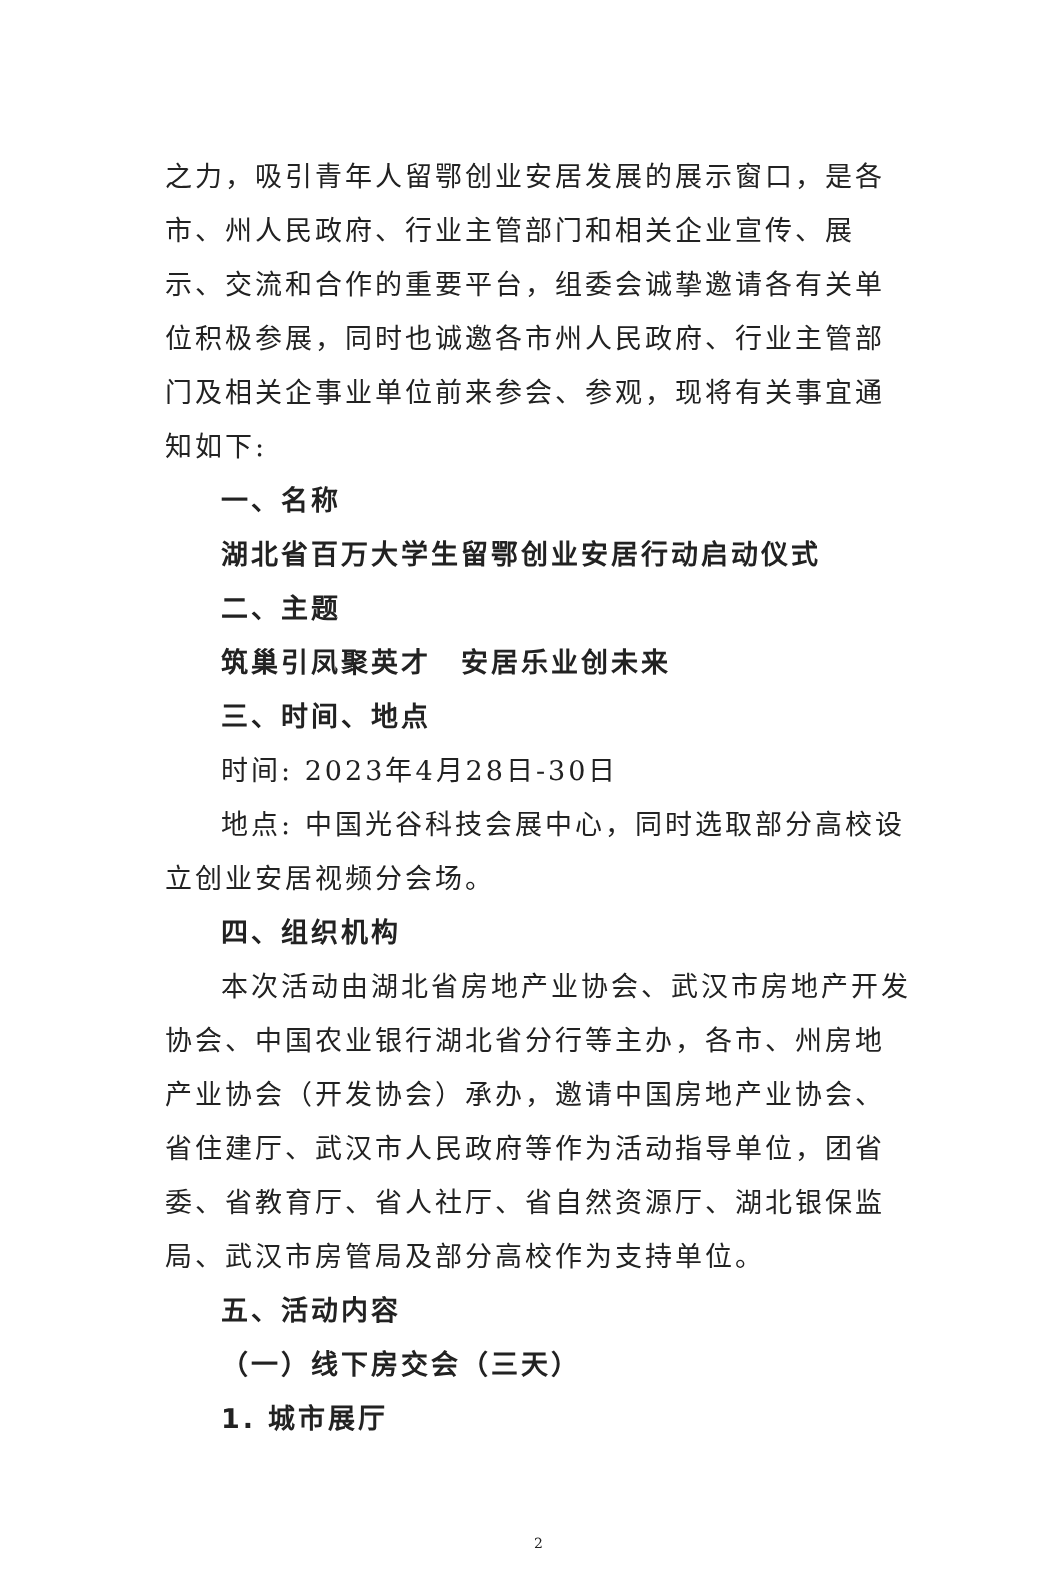之力，吸引青年人留鄂创业安居发展的展示窗口，是各市、州人民政府、行业主管部门和相关企业宣传、展示、交流和合作的重要平台，组委会诚挚邀请各有关单位积极参展，同时也诚邀各市州人民政府、行业主管部门及相关企事业单位前来参会、参观，现将有关事宜通知如下:
一、名称
湖北省百万大学生留鄂创业安居行动启动仪式
二、主题
筑巢引凤聚英才　安居乐业创未来
三、时间、地点
时间: 2023年4月28日-30日
地点: 中国光谷科技会展中心，同时选取部分高校设立创业安居视频分会场。
四、组织机构
本次活动由湖北省房地产业协会、武汉市房地产开发协会、中国农业银行湖北省分行等主办，各市、州房地产业协会（开发协会）承办，邀请中国房地产业协会、省住建厅、武汉市人民政府等作为活动指导单位，团省委、省教育厅、省人社厅、省自然资源厅、湖北银保监局、武汉市房管局及部分高校作为支持单位。
五、活动内容
（一）线下房交会（三天）
1. 城市展厅
2